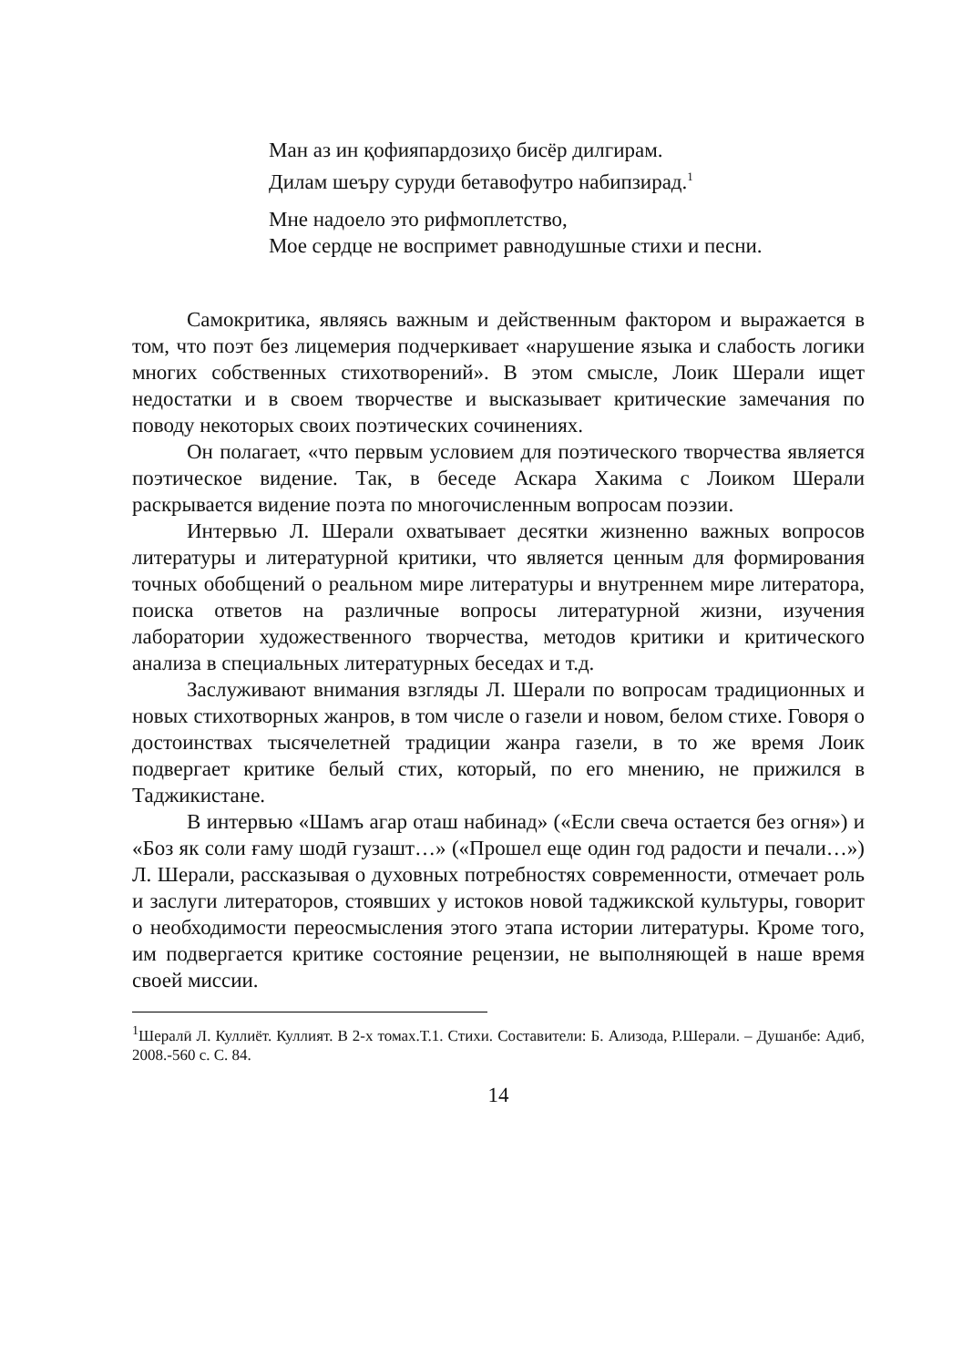Ман аз ин қофияпардозиҳо бисёр дилгирам.
Дилам шеъру суруди бетавофутро набипзирад.<sup>1</sup>
Мне надоело это рифмоплетство,
Мое сердце не воспримет равнодушные стихи и песни.
Самокритика, являясь важным и действенным фактором и выражается в том, что поэт без лицемерия подчеркивает «нарушение языка и слабость логики многих собственных стихотворений». В этом смысле, Лоик Шерали ищет недостатки и в своем творчестве и высказывает критические замечания по поводу некоторых своих поэтических сочинениях.
Он полагает, «что первым условием для поэтического творчества является поэтическое видение. Так, в беседе Аскара Хакима с Лоиком Шерали раскрывается видение поэта по многочисленным вопросам поэзии.
Интервью Л. Шерали охватывает десятки жизненно важных вопросов литературы и литературной критики, что является ценным для формирования точных обобщений о реальном мире литературы и внутреннем мире литератора, поиска ответов на различные вопросы литературной жизни, изучения лаборатории художественного творчества, методов критики и критического анализа в специальных литературных беседах и т.д.
Заслуживают внимания взгляды Л. Шерали по вопросам традиционных и новых стихотворных жанров, в том числе о газели и новом, белом стихе. Говоря о достоинствах тысячелетней традиции жанра газели, в то же время Лоик подвергает критике белый стих, который, по его мнению, не прижился в Таджикистане.
В интервью «Шамъ агар оташ набинад» («Если свеча остается без огня») и «Боз як соли ғаму шодӣ гузашт…» («Прошел еще один год радости и печали…») Л. Шерали, рассказывая о духовных потребностях современности, отмечает роль и заслуги литераторов, стоявших у истоков новой таджикской культуры, говорит о необходимости переосмысления этого этапа истории литературы. Кроме того, им подвергается критике состояние рецензии, не выполняющей в наше время своей миссии.
<sup>1</sup> Шералӣ Л. Куллиёт. Куллият. В 2-х томах.Т.1. Стихи. Составители: Б. Ализода, Р.Шерали. – Душанбе: Адиб, 2008.-560 с. С. 84.
14